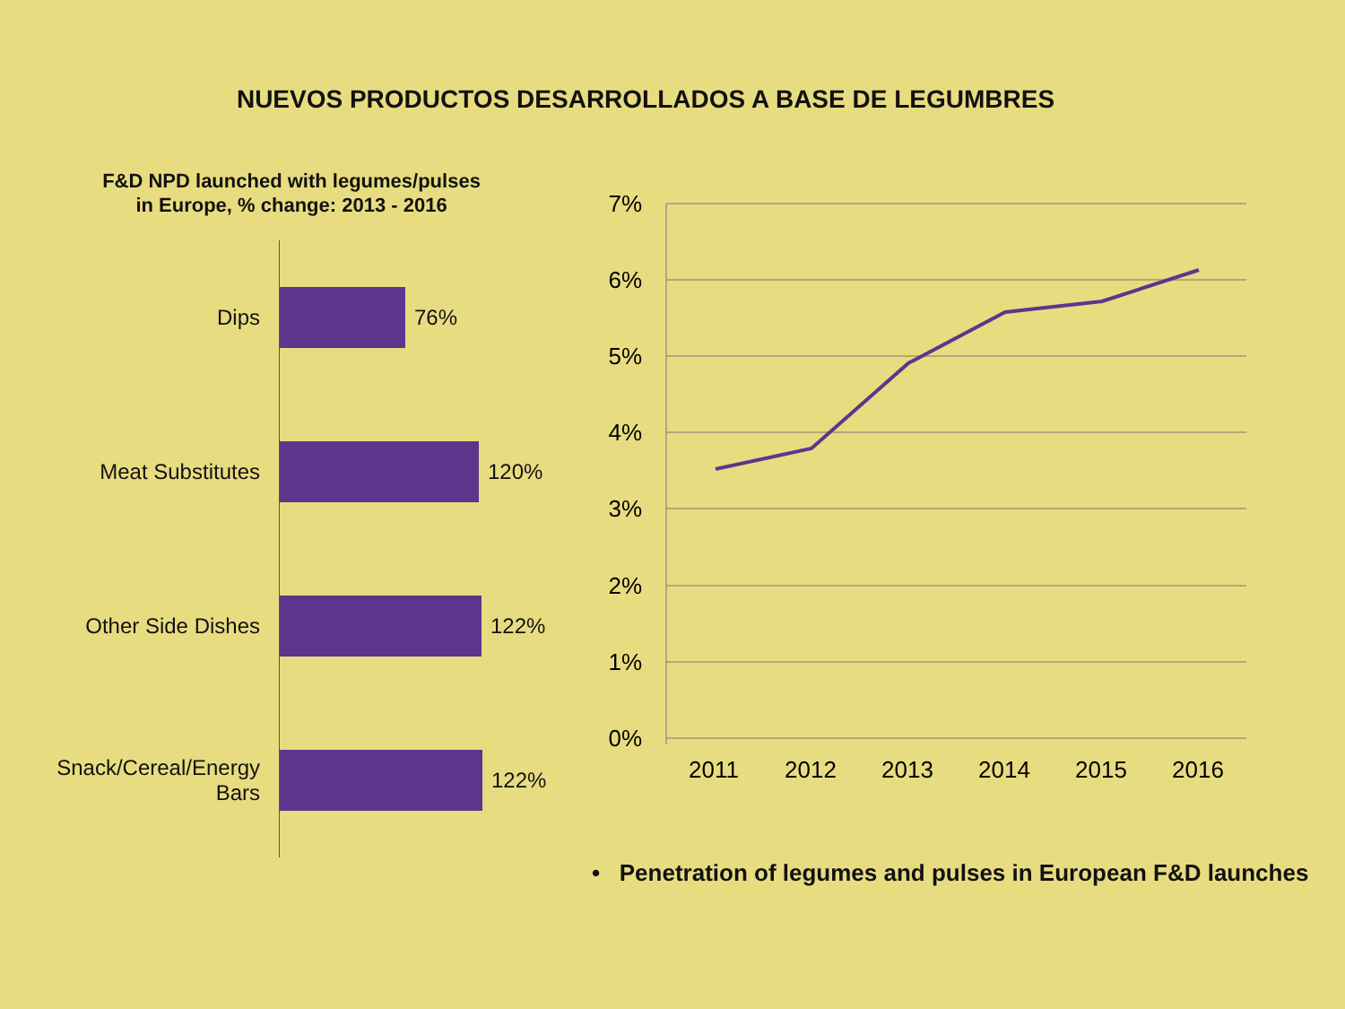NUEVOS PRODUCTOS DESARROLLADOS A BASE DE LEGUMBRES
F&D NPD launched with legumes/pulses
in Europe, % change: 2013 - 2016
Dips 76%
Meat Substitutes 120%
Other Side Dishes 122%
Snack/Cereal/Energy
Bars
122%
7%
6%
5%
4%
3%
2%
1%
0%
2011
2012
2013
2014
2015
2016
• Penetration of legumes and pulses in European F&D launches